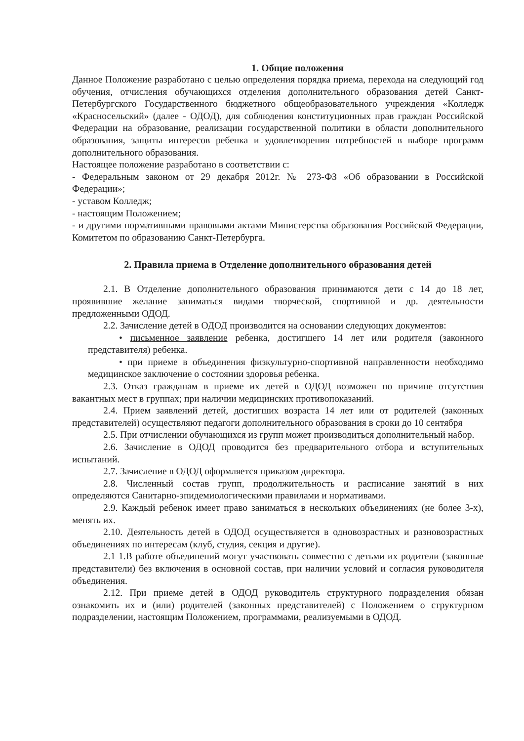1. Общие положения
Данное Положение разработано с целью определения порядка приема, перехода на следующий год обучения, отчисления обучающихся отделения дополнительного образования детей Санкт-Петербургского Государственного бюджетного общеобразовательного учреждения «Колледж «Красносельский» (далее - ОДОД), для соблюдения конституционных прав граждан Российской Федерации на образование, реализации государственной политики в области дополнительного образования, защиты интересов ребенка и удовлетворения потребностей в выборе программ дополнительного образования.
Настоящее положение разработано в соответствии с:
- Федеральным законом от 29 декабря 2012г. № 273-ФЗ «Об образовании в Российской Федерации»;
- уставом Колледж;
- настоящим Положением;
- и другими нормативными правовыми актами Министерства образования Российской Федерации, Комитетом по образованию Санкт-Петербурга.
2. Правила приема в Отделение дополнительного образования детей
2.1. В Отделение дополнительного образования принимаются дети с 14 до 18 лет, проявившие желание заниматься видами творческой, спортивной и др. деятельности предложенными ОДОД.
2.2. Зачисление детей в ОДОД производится на основании следующих документов:
• письменное заявление ребенка, достигшего 14 лет или родителя (законного представителя) ребенка.
• при приеме в объединения физкультурно-спортивной направленности необходимо медицинское заключение о состоянии здоровья ребенка.
2.3. Отказ гражданам в приеме их детей в ОДОД возможен по причине отсутствия вакантных мест в группах; при наличии медицинских противопоказаний.
2.4. Прием заявлений детей, достигших возраста 14 лет или от родителей (законных представителей) осуществляют педагоги дополнительного образования в сроки до 10 сентября
2.5. При отчислении обучающихся из групп может производиться дополнительный набор.
2.6. Зачисление в ОДОД проводится без предварительного отбора и вступительных испытаний.
2.7. Зачисление в ОДОД оформляется приказом директора.
2.8. Численный состав групп, продолжительность и расписание занятий в них определяются Санитарно-эпидемиологическими правилами и нормативами.
2.9. Каждый ребенок имеет право заниматься в нескольких объединениях (не более 3-х), менять их.
2.10. Деятельность детей в ОДОД осуществляется в одновозрастных и разновозрастных объединениях по интересам (клуб, студия, секция и другие).
2.1 1.В работе объединений могут участвовать совместно с детьми их родители (законные представители) без включения в основной состав, при наличии условий и согласия руководителя объединения.
2.12. При приеме детей в ОДОД руководитель структурного подразделения обязан ознакомить их и (или) родителей (законных представителей) с Положением о структурном подразделении, настоящим Положением, программами, реализуемыми в ОДОД.